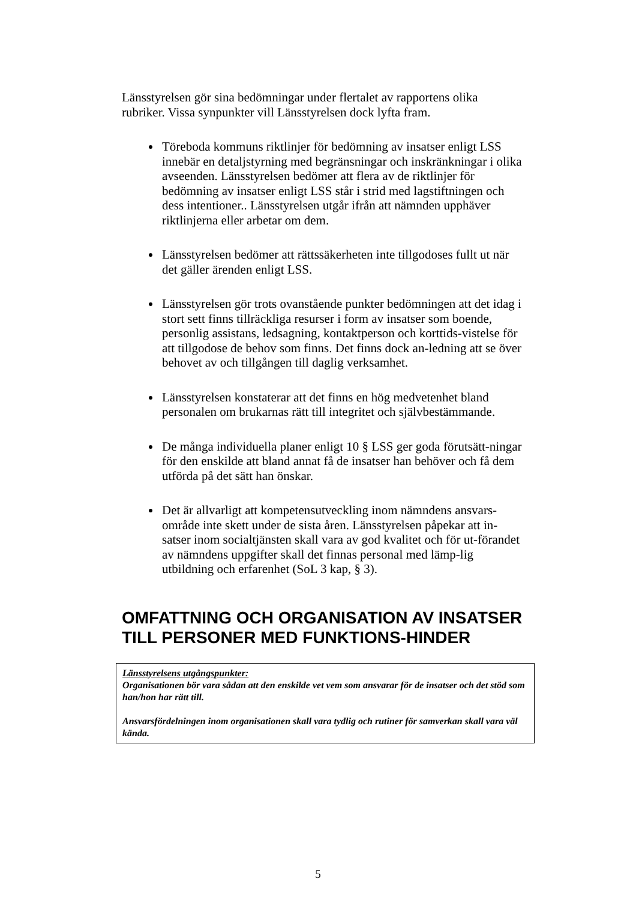Länsstyrelsen gör sina bedömningar under flertalet av rapportens olika rubriker. Vissa synpunkter vill Länsstyrelsen dock lyfta fram.
Töreboda kommuns riktlinjer för bedömning av insatser enligt LSS innebär en detaljstyrning med begränsningar och inskränkningar i olika avseenden. Länsstyrelsen bedömer att flera av de riktlinjer för bedömning av insatser enligt LSS står i strid med lagstiftningen och dess intentioner.. Länsstyrelsen utgår ifrån att nämnden upphäver riktlinjerna eller arbetar om dem.
Länsstyrelsen bedömer att rättssäkerheten inte tillgodoses fullt ut när det gäller ärenden enligt LSS.
Länsstyrelsen gör trots ovanstående punkter bedömningen att det idag i stort sett finns tillräckliga resurser i form av insatser som boende, personlig assistans, ledsagning, kontaktperson och korttids-vistelse för att tillgodose de behov som finns. Det finns dock an-ledning att se över behovet av och tillgången till daglig verksamhet.
Länsstyrelsen konstaterar att det finns en hög medvetenhet bland personalen om brukarnas rätt till integritet och självbestämmande.
De många individuella planer enligt 10 § LSS ger goda förutsätt-ningar för den enskilde att bland annat få de insatser han behöver och få dem utförda på det sätt han önskar.
Det är allvarligt att kompetensutveckling inom nämndens ansvars-område inte skett under de sista åren. Länsstyrelsen påpekar att in-satser inom socialtjänsten skall vara av god kvalitet och för ut-förandet av nämndens uppgifter skall det finnas personal med lämp-lig utbildning och erfarenhet (SoL 3 kap, § 3).
OMFATTNING OCH ORGANISATION AV INSATSER TILL PERSONER MED FUNKTIONS-HINDER
Länsstyrelsens utgångspunkter:
Organisationen bör vara sådan att den enskilde vet vem som ansvarar för de insatser och det stöd som han/hon har rätt till.
Ansvarsfördelningen inom organisationen skall vara tydlig och rutiner för samverkan skall vara väl kända.
5